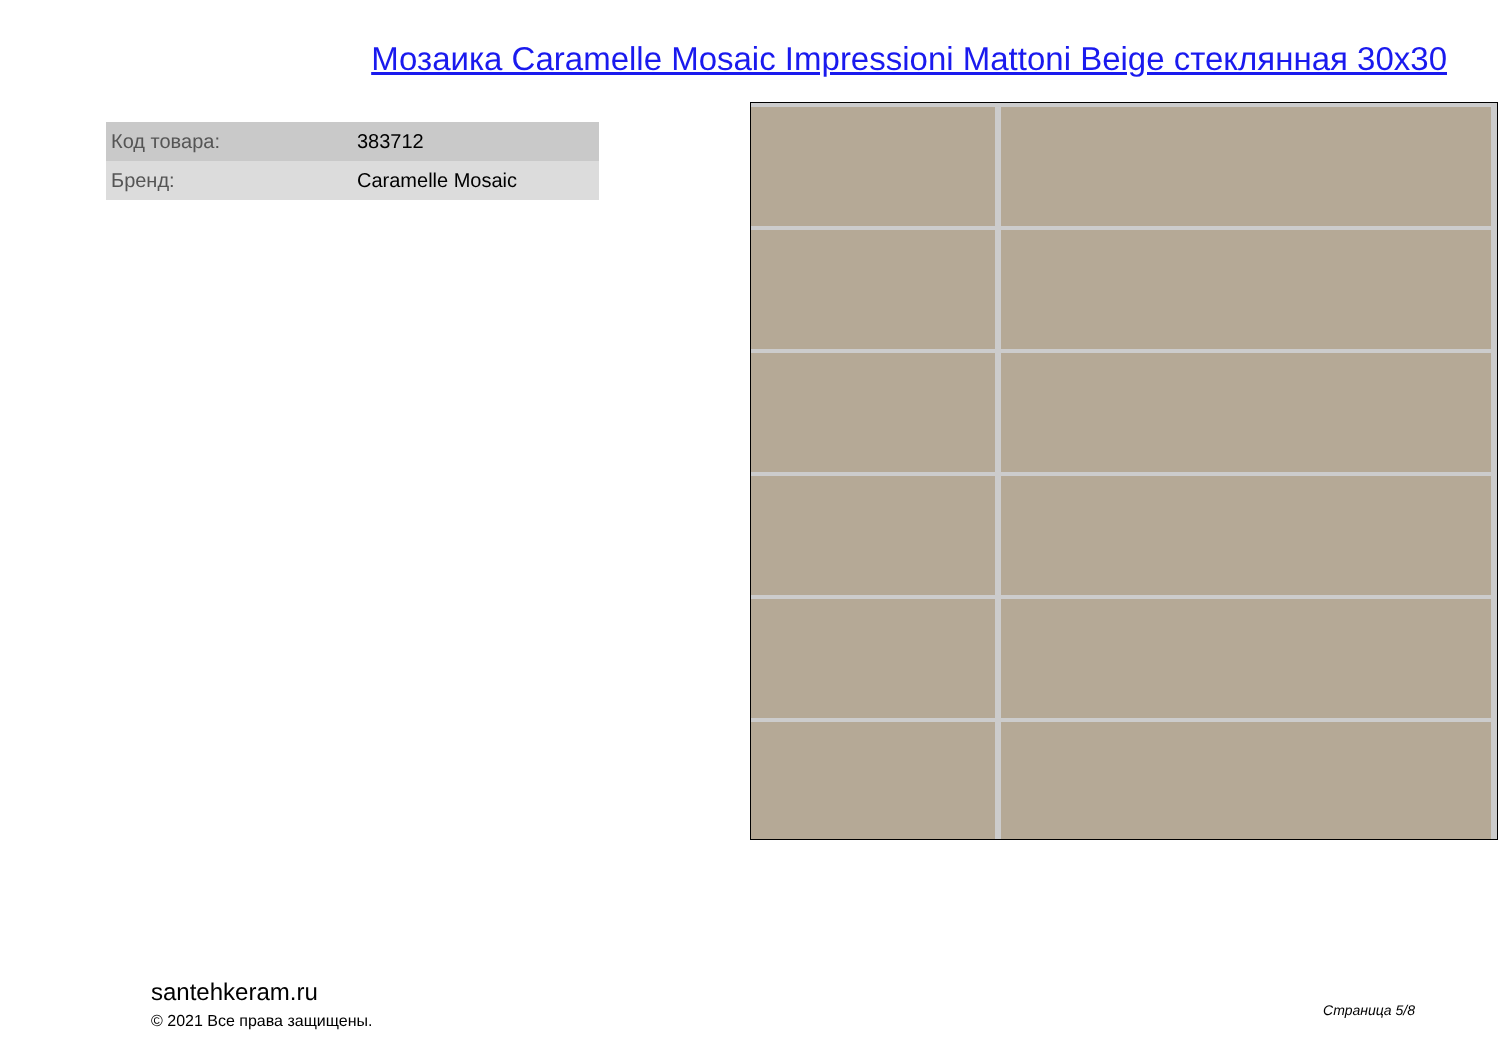Мозаика Caramelle Mosaic Impressioni Mattoni Beige стеклянная 30x30
| Код товара: | 383712 |
| Бренд: | Caramelle Mosaic |
santehkeram.ru
© 2021 Все права защищены.
Страница 5/8